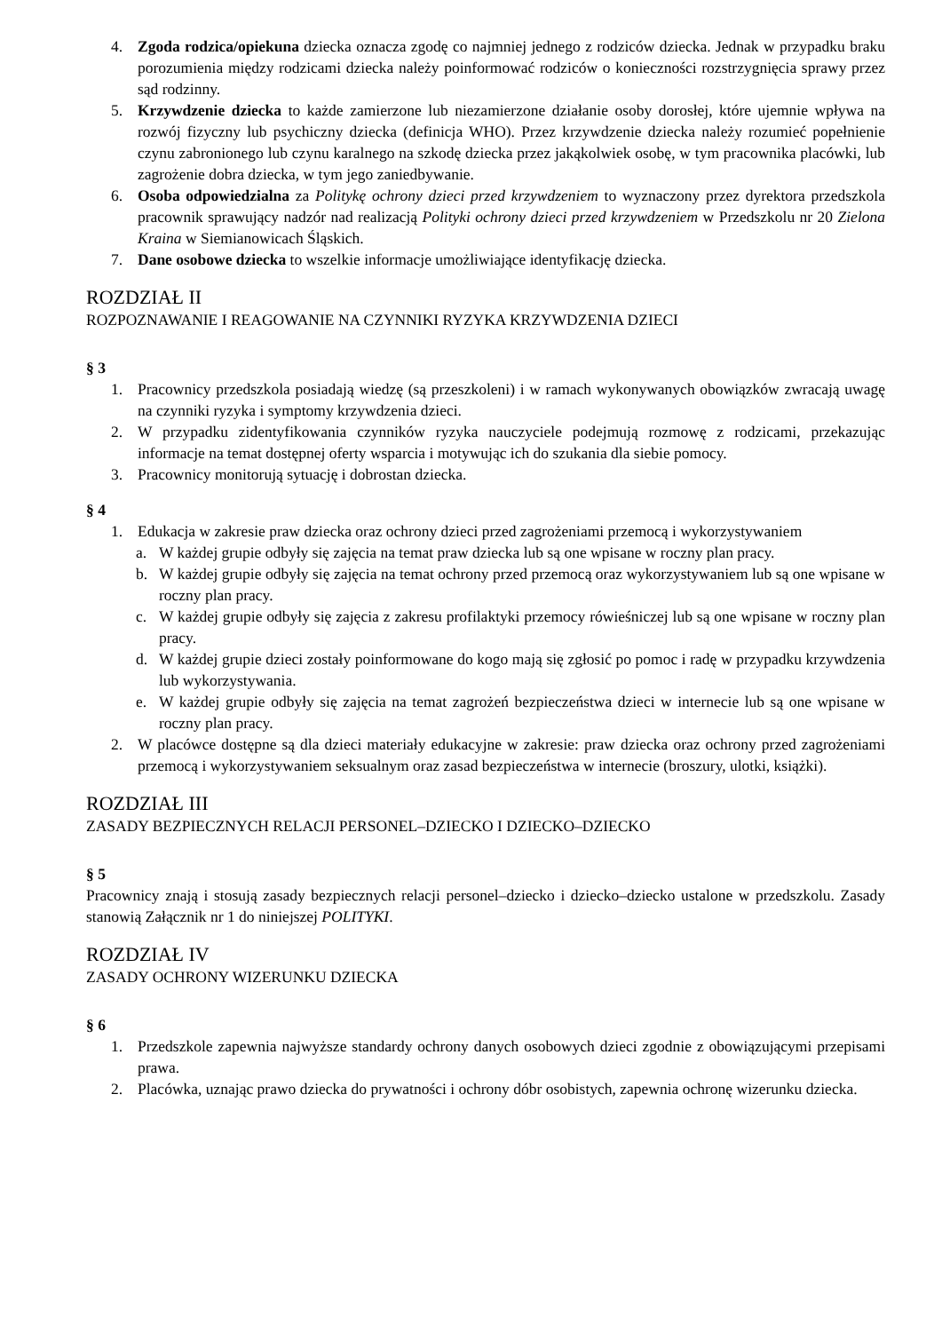4. Zgoda rodzica/opiekuna dziecka oznacza zgodę co najmniej jednego z rodziców dziecka. Jednak w przypadku braku porozumienia między rodzicami dziecka należy poinformować rodziców o konieczności rozstrzygnięcia sprawy przez sąd rodzinny.
5. Krzywdzenie dziecka to każde zamierzone lub niezamierzone działanie osoby dorosłej, które ujemnie wpływa na rozwój fizyczny lub psychiczny dziecka (definicja WHO). Przez krzywdzenie dziecka należy rozumieć popełnienie czynu zabronionego lub czynu karalnego na szkodę dziecka przez jakąkolwiek osobę, w tym pracownika placówki, lub zagrożenie dobra dziecka, w tym jego zaniedbywanie.
6. Osoba odpowiedzialna za Politykę ochrony dzieci przed krzywdzeniem to wyznaczony przez dyrektora przedszkola pracownik sprawujący nadzór nad realizacją Polityki ochrony dzieci przed krzywdzeniem w Przedszkolu nr 20 Zielona Kraina w Siemianowicach Śląskich.
7. Dane osobowe dziecka to wszelkie informacje umożliwiające identyfikację dziecka.
ROZDZIAŁ II
ROZPOZNAWANIE I REAGOWANIE NA CZYNNIKI RYZYKA KRZYWDZENIA DZIECI
§ 3
1. Pracownicy przedszkola posiadają wiedzę (są przeszkoleni) i w ramach wykonywanych obowiązków zwracają uwagę na czynniki ryzyka i symptomy krzywdzenia dzieci.
2. W przypadku zidentyfikowania czynników ryzyka nauczyciele podejmują rozmowę z rodzicami, przekazując informacje na temat dostępnej oferty wsparcia i motywując ich do szukania dla siebie pomocy.
3. Pracownicy monitorują sytuację i dobrostan dziecka.
§ 4
1. Edukacja w zakresie praw dziecka oraz ochrony dzieci przed zagrożeniami przemocą i wykorzystywaniem
a. W każdej grupie odbyły się zajęcia na temat praw dziecka lub są one wpisane w roczny plan pracy.
b. W każdej grupie odbyły się zajęcia na temat ochrony przed przemocą oraz wykorzystywaniem lub są one wpisane w roczny plan pracy.
c. W każdej grupie odbyły się zajęcia z zakresu profilaktyki przemocy rówieśniczej lub są one wpisane w roczny plan pracy.
d. W każdej grupie dzieci zostały poinformowane do kogo mają się zgłosić po pomoc i radę w przypadku krzywdzenia lub wykorzystywania.
e. W każdej grupie odbyły się zajęcia na temat zagrożeń bezpieczeństwa dzieci w internecie lub są one wpisane w roczny plan pracy.
2. W placówce dostępne są dla dzieci materiały edukacyjne w zakresie: praw dziecka oraz ochrony przed zagrożeniami przemocą i wykorzystywaniem seksualnym oraz zasad bezpieczeństwa w internecie (broszury, ulotki, książki).
ROZDZIAŁ III
ZASADY BEZPIECZNYCH RELACJI PERSONEL–DZIECKO I DZIECKO–DZIECKO
§ 5
Pracownicy znają i stosują zasady bezpiecznych relacji personel–dziecko i dziecko–dziecko ustalone w przedszkolu. Zasady stanowią Załącznik nr 1 do niniejszej POLITYKI.
ROZDZIAŁ IV
ZASADY OCHRONY WIZERUNKU DZIECKA
§ 6
1. Przedszkole zapewnia najwyższe standardy ochrony danych osobowych dzieci zgodnie z obowiązującymi przepisami prawa.
2. Placówka, uznając prawo dziecka do prywatności i ochrony dóbr osobistych, zapewnia ochronę wizerunku dziecka.